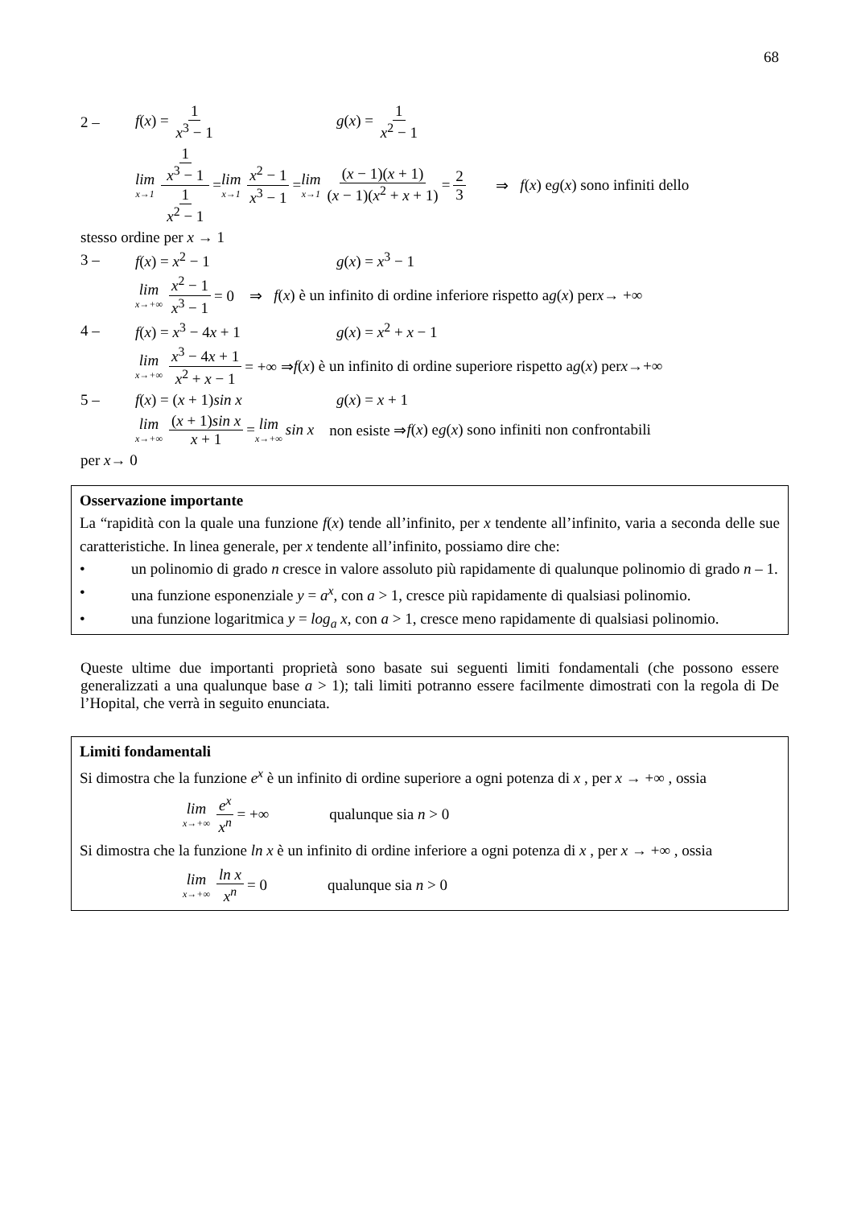68
2 – f(x) = 1 x<sup>3</sup> − 1 g(x) = 1 x<sup>2</sup> − 1
lim x→1 1 x<sup>3</sup> − 1 1 x<sup>2</sup> − 1 = lim x→1 x<sup>2</sup> − 1 x<sup>3</sup> − 1 = lim x→1 (x − 1)(x + 1) (x − 1)(x<sup>2</sup> + x + 1) = 2 3 ⇒ f (x) e g (x) sono infiniti dello
stesso ordine per x → 1
3 – f(x) = x<sup>2</sup> − 1 g(x) = x<sup>3</sup> − 1
lim x→+∞ x<sup>2</sup> − 1 x<sup>3</sup> − 1 = 0 ⇒ f (x) è un infinito di ordine inferiore rispetto a g (x) per x → +∞
4 – f(x) = x<sup>3</sup> − 4x + 1 g(x) = x<sup>2</sup> + x − 1
lim x→+∞ x<sup>3</sup> − 4x + 1 x<sup>2</sup> + x − 1 = +∞ ⇒ f (x) è un infinito di ordine superiore rispetto a g (x) per x →+∞
5 – f(x) = (x + 1)sin x g(x) = x + 1
lim x→+∞ (x + 1)sin x x + 1 = lim x→+∞ sin x non esiste ⇒ f (x) e g (x) sono infiniti non confrontabili
per x→ 0
Osservazione importante
La “rapidità con la quale una funzione f(x) tende all’infinito, per x tendente all’infinito, varia a seconda delle sue caratteristiche. In linea generale, per x tendente all’infinito, possiamo dire che:
• un polinomio di grado n cresce in valore assoluto più rapidamente di qualunque polinomio di grado n – 1.
• una funzione esponenziale y = a<sup>x</sup>, con a > 1, cresce più rapidamente di qualsiasi polinomio.
• una funzione logaritmica y = log<sub>a</sub> x, con a > 1, cresce meno rapidamente di qualsiasi polinomio.
Queste ultime due importanti proprietà sono basate sui seguenti limiti fondamentali (che possono essere generalizzati a una qualunque base a > 1); tali limiti potranno essere facilmente dimostrati con la regola di De l’Hopital, che verrà in seguito enunciata.
Limiti fondamentali
Si dimostra che la funzione e<sup>x</sup> è un infinito di ordine superiore a ogni potenza di x , per x → +∞ , ossia
lim x→+∞ e<sup>x</sup> x<sup>n</sup> = +∞ qualunque sia n > 0
Si dimostra che la funzione ln x è un infinito di ordine inferiore a ogni potenza di x , per x → +∞ , ossia
lim x→+∞ ln x x<sup>n</sup> = 0 qualunque sia n > 0